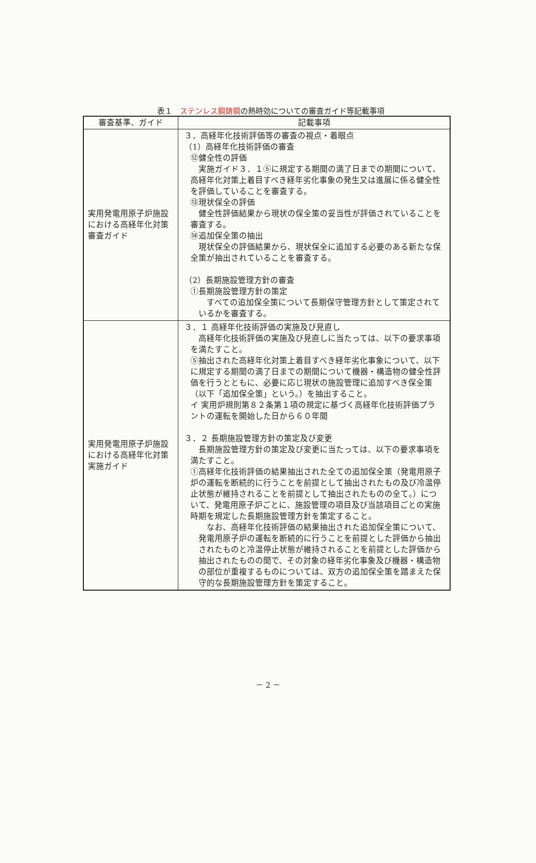表１　ステンレス鋼鋳鋼の熱時効についての審査ガイド等記載事項
| 審査基準、ガイド | 記載事項 |
| --- | --- |
| 実用発電用原子炉施設における高経年化対策審査ガイド | ３．高経年化技術評価等の審査の視点・着眼点 （1）高経年化技術評価の審査 ⑫健全性の評価 実施ガイド３．１⑤に規定する期間の満了日までの期間について、高経年化対策上着目すべき経年劣化事象の発生又は進展に係る健全性を評価していることを審査する。 ⑬現状保全の評価 健全性評価結果から現状の保全策の妥当性が評価されていることを審査する。 ⑭追加保全策の抽出 現状保全の評価結果から、現状保全に追加する必要のある新たな保全策が抽出されていることを審査する。 （2）長期施設管理方針の審査 ①長期施設管理方針の策定 すべての追加保全策について長期保守管理方針として策定されているかを審査する。 |
| 実用発電用原子炉施設における高経年化対策実施ガイド | ３．１ 高経年化技術評価の実施及び見直し 高経年化技術評価の実施及び見直しに当たっては、以下の要求事項を満たすこと。 ⑤抽出された高経年化対策上着目すべき経年劣化事象について、以下に規定する期間の満了日までの期間について機器・構造物の健全性評価を行うとともに、必要に応じ現状の施設管理に追加すべき保全策（以下「追加保全策」という。）を抽出すること。 イ 実用炉規則第８２条第１項の規定に基づく高経年化技術評価プラントの運転を開始した日から６０年間 ３．２ 長期施設管理方針の策定及び変更 長期施設管理方針の策定及び変更に当たっては、以下の要求事項を満たすこと。 ①高経年化技術評価の結果抽出された全ての追加保全策（発電用原子炉の運転を断続的に行うことを前提として抽出されたもの及び冷温停止状態が維持されることを前提として抽出されたものの全て。）について、発電用原子炉ごとに、施設管理の項目及び当該項目ごとの実施時期を規定した長期施設管理方針を策定すること。 なお、高経年化技術評価の結果抽出された追加保全策について、発電用原子炉の運転を断続的に行うことを前提とした評価から抽出されたものと冷温停止状態が維持されることを前提とした評価から抽出されたものの間で、その対象の経年劣化事象及び機器・構造物の部位が重複するものについては、双方の追加保全策を踏まえた保守的な長期施設管理方針を策定すること。 |
－ 2 －